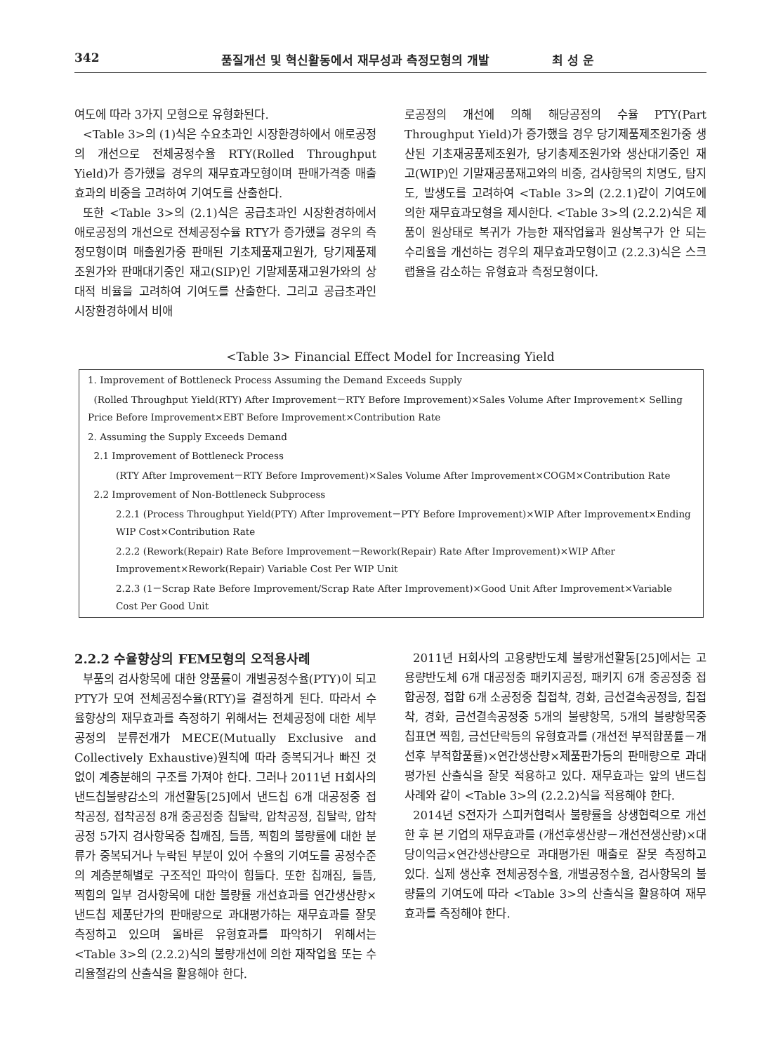342 품질개선 및 혁신활동에서 재무성과 측정모형의 개발 최 성 운
여도에 따라 3가지 모형으로 유형화된다.
<Table 3>의 (1)식은 수요초과인 시장환경하에서 애로공정의 개선으로 전체공정수율 RTY(Rolled Throughput Yield)가 증가했을 경우의 재무효과모형이며 판매가격중 매출효과의 비중을 고려하여 기여도를 산출한다.
또한 <Table 3>의 (2.1)식은 공급초과인 시장환경하에서 애로공정의 개선으로 전체공정수율 RTY가 증가했을 경우의 측정모형이며 매출원가중 판매된 기초제품재고원가, 당기제품제조원가와 판매대기중인 재고(SIP)인 기말제품재고원가와의 상대적 비율을 고려하여 기여도를 산출한다. 그리고 공급초과인 시장환경하에서 비애
로공정의 개선에 의해 해당공정의 수율 PTY(Part Throughput Yield)가 증가했을 경우 당기제품제조원가중 생산된 기초재공품제조원가, 당기총제조원가와 생산대기중인 재고(WIP)인 기말재공품재고와의 비중, 검사항목의 치명도, 탐지도, 발생도를 고려하여 <Table 3>의 (2.2.1)같이 기여도에 의한 재무효과모형을 제시한다. <Table 3>의 (2.2.2)식은 제품이 원상태로 복귀가 가능한 재작업율과 원상복구가 안 되는 수리율을 개선하는 경우의 재무효과모형이고 (2.2.3)식은 스크랩율을 감소하는 유형효과 측정모형이다.
<Table 3> Financial Effect Model for Increasing Yield
| 1. Improvement of Bottleneck Process Assuming the Demand Exceeds Supply |
| (Rolled Throughput Yield(RTY) After Improvement－RTY Before Improvement)×Sales Volume After Improvement× Selling Price Before Improvement×EBT Before Improvement×Contribution Rate |
| 2. Assuming the Supply Exceeds Demand |
| 2.1 Improvement of Bottleneck Process |
| (RTY After Improvement－RTY Before Improvement)×Sales Volume After Improvement×COGM×Contribution Rate |
| 2.2 Improvement of Non-Bottleneck Subprocess |
| 2.2.1 (Process Throughput Yield(PTY) After Improvement－PTY Before Improvement)×WIP After Improvement×Ending WIP Cost×Contribution Rate |
| 2.2.2 (Rework(Repair) Rate Before Improvement－Rework(Repair) Rate After Improvement)×WIP After Improvement×Rework(Repair) Variable Cost Per WIP Unit |
| 2.2.3 (1－Scrap Rate Before Improvement/Scrap Rate After Improvement)×Good Unit After Improvement×Variable Cost Per Good Unit |
2.2.2 수율향상의 FEM모형의 오적용사례
부품의 검사항목에 대한 양품률이 개별공정수율(PTY)이 되고 PTY가 모여 전체공정수율(RTY)을 결정하게 된다. 따라서 수율향상의 재무효과를 측정하기 위해서는 전체공정에 대한 세부공정의 분류전개가 MECE(Mutually Exclusive and Collectively Exhaustive)원칙에 따라 중복되거나 빠진 것 없이 계층분해의 구조를 가져야 한다. 그러나 2011년 H회사의 낸드칩불량감소의 개선활동[25]에서 낸드칩 6개 대공정중 접착공정, 접착공정 8개 중공정중 칩탈락, 압착공정, 칩탈락, 압착공정 5가지 검사항목중 칩깨짐, 들뜸, 찍힘의 불량률에 대한 분류가 중복되거나 누락된 부분이 있어 수율의 기여도를 공정수준의 계층분해별로 구조적인 파악이 힘들다. 또한 칩깨짐, 들뜸, 찍힘의 일부 검사항목에 대한 불량률 개선효과를 연간생산량×낸드칩 제품단가의 판매량으로 과대평가하는 재무효과를 잘못 측정하고 있으며 올바른 유형효과를 파악하기 위해서는 <Table 3>의 (2.2.2)식의 불량개선에 의한 재작업율 또는 수리율절감의 산출식을 활용해야 한다.
2011년 H회사의 고용량반도체 불량개선활동[25]에서는 고용량반도체 6개 대공정중 패키지공정, 패키지 6개 중공정중 접합공정, 접합 6개 소공정중 칩접착, 경화, 금선결속공정을, 칩접착, 경화, 금선결속공정중 5개의 불량항목, 5개의 불량항목중 칩표면 찍힘, 금선단락등의 유형효과를 (개선전 부적합품률－개선후 부적합품률)×연간생산량×제품판가등의 판매량으로 과대평가된 산출식을 잘못 적용하고 있다. 재무효과는 앞의 낸드칩사례와 같이 <Table 3>의 (2.2.2)식을 적용해야 한다.
2014년 S전자가 스피커협력사 불량률을 상생협력으로 개선한 후 본 기업의 재무효과를 (개선후생산량－개선전생산량)×대당이익금×연간생산량으로 과대평가된 매출로 잘못 측정하고 있다. 실제 생산후 전체공정수율, 개별공정수율, 검사항목의 불량률의 기여도에 따라 <Table 3>의 산출식을 활용하여 재무효과를 측정해야 한다.